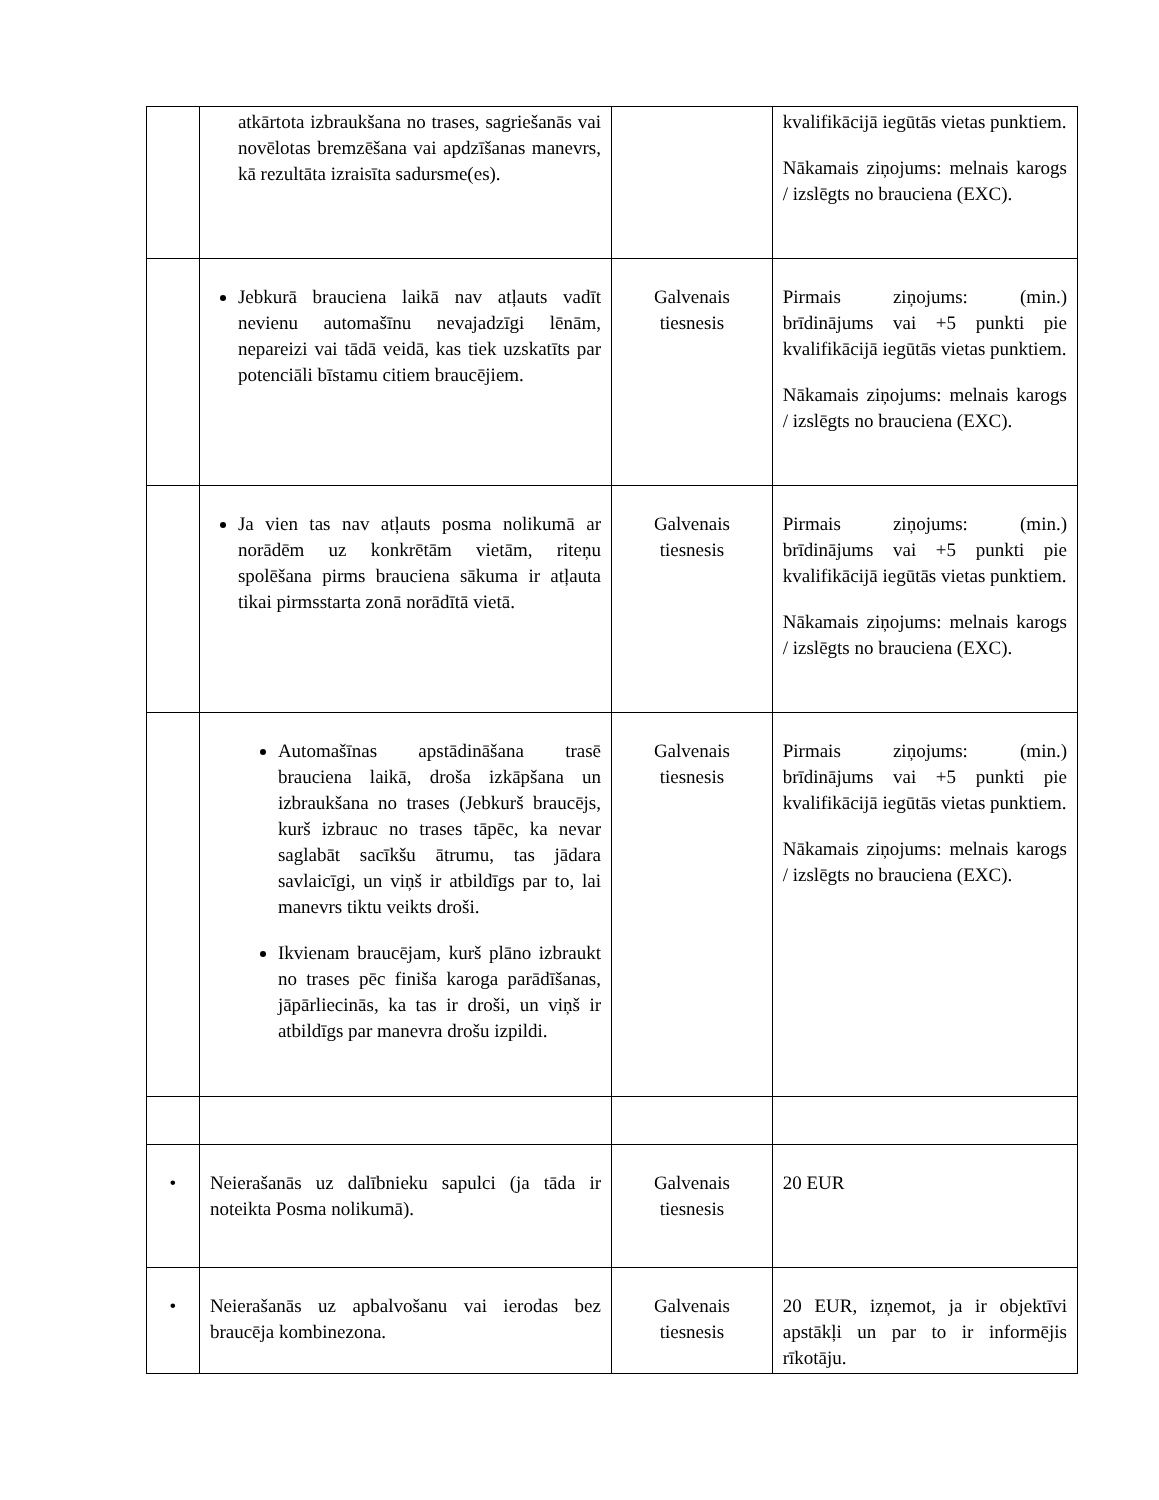| | atkārtota izbraukšana no trases, sagriešanās vai novēlotas bremzēšana vai apdzīšanas manevrs, kā rezultāta izraisīta sadursme(es). | | kvalifikācijā iegūtās vietas punktiem. Nākamais ziņojums: melnais karogs / izslēgts no brauciena (EXC). |
| | Jebkurā brauciena laikā nav atļauts vadīt nevienu automašīnu nevajadzīgi lēnām, nepareizi vai tādā veidā, kas tiek uzskatīts par potenciāli bīstamu citiem braucējiem. | Galvenais tiesnesis | Pirmais ziņojums: (min.) brīdinājums vai +5 punkti pie kvalifikācijā iegūtās vietas punktiem. Nākamais ziņojums: melnais karogs / izslēgts no brauciena (EXC). |
| | Ja vien tas nav atļauts posma nolikumā ar norādēm uz konkrētām vietām, riteņu spolēšana pirms brauciena sākuma ir atļauta tikai pirmsstarta zonā norādītā vietā. | Galvenais tiesnesis | Pirmais ziņojums: (min.) brīdinājums vai +5 punkti pie kvalifikācijā iegūtās vietas punktiem. Nākamais ziņojums: melnais karogs / izslēgts no brauciena (EXC). |
| | Automašīnas apstādināšana trasē brauciena laikā, droša izkāpšana un izbraukšana no trases (Jebkurš braucējs, kurš izbrauc no trases tāpēc, ka nevar saglabāt sacīkšu ātrumu, tas jādara savlaicīgi, un viņš ir atbildīgs par to, lai manevrs tiktu veikts droši. Ikvienam braucējam, kurš plāno izbraukt no trases pēc finiša karoga parādīšanas, jāpārliecinās, ka tas ir droši, un viņš ir atbildīgs par manevra drošu izpildi. | Galvenais tiesnesis | Pirmais ziņojums: (min.) brīdinājums vai +5 punkti pie kvalifikācijā iegūtās vietas punktiem. Nākamais ziņojums: melnais karogs / izslēgts no brauciena (EXC). |
| • | Neierašanās uz dalībnieku sapulci (ja tāda ir noteikta Posma nolikumā). | Galvenais tiesnesis | 20 EUR |
| • | Neierašanās uz apbalvošanu vai ierodas bez braucēja kombinezona. | Galvenais tiesnesis | 20 EUR, izņemot, ja ir objektīvi apstākļi un par to ir informējis rīkotāju. |